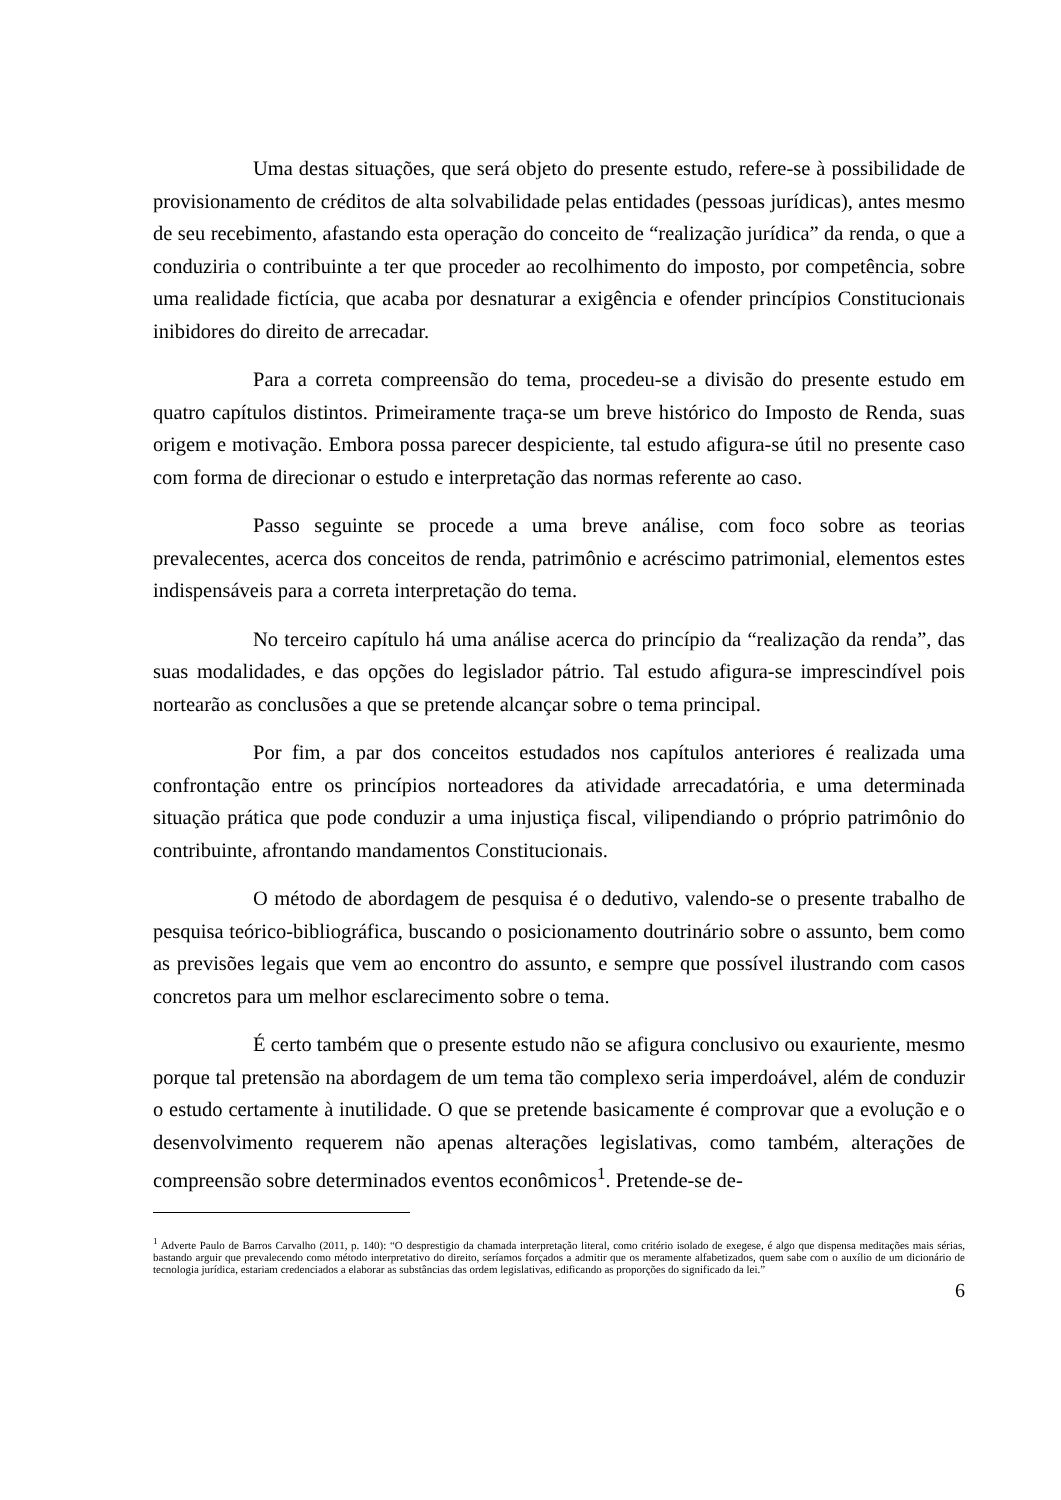Uma destas situações, que será objeto do presente estudo, refere-se à possibilidade de provisionamento de créditos de alta solvabilidade pelas entidades (pessoas jurídicas), antes mesmo de seu recebimento, afastando esta operação do conceito de “realização jurídica” da renda, o que a conduziria o contribuinte a ter que proceder ao recolhimento do imposto, por competência, sobre uma realidade fictícia, que acaba por desnaturar a exigência e ofender princípios Constitucionais inibidores do direito de arrecadar.
Para a correta compreensão do tema, procedeu-se a divisão do presente estudo em quatro capítulos distintos. Primeiramente traça-se um breve histórico do Imposto de Renda, suas origem e motivação. Embora possa parecer despiciente, tal estudo afigura-se útil no presente caso com forma de direcionar o estudo e interpretação das normas referente ao caso.
Passo seguinte se procede a uma breve análise, com foco sobre as teorias prevalecentes, acerca dos conceitos de renda, patrimônio e acréscimo patrimonial, elementos estes indispensáveis para a correta interpretação do tema.
No terceiro capítulo há uma análise acerca do princípio da “realização da renda”, das suas modalidades, e das opções do legislador pátrio. Tal estudo afigura-se imprescindível pois nortearão as conclusões a que se pretende alcançar sobre o tema principal.
Por fim, a par dos conceitos estudados nos capítulos anteriores é realizada uma confrontação entre os princípios norteadores da atividade arrecadatória, e uma determinada situação prática que pode conduzir a uma injustiça fiscal, vilipendiando o próprio patrimônio do contribuinte, afrontando mandamentos Constitucionais.
O método de abordagem de pesquisa é o dedutivo, valendo-se o presente trabalho de pesquisa teórico-bibliográfica, buscando o posicionamento doutrinário sobre o assunto, bem como as previsões legais que vem ao encontro do assunto, e sempre que possível ilustrando com casos concretos para um melhor esclarecimento sobre o tema.
É certo também que o presente estudo não se afigura conclusivo ou exauriente, mesmo porque tal pretensão na abordagem de um tema tão complexo seria imperdoável, além de conduzir o estudo certamente à inutilidade. O que se pretende basicamente é comprovar que a evolução e o desenvolvimento requerem não apenas alterações legislativas, como também, alterações de compreensão sobre determinados eventos econômicos<sup>1</sup>. Pretende-se de-
<sup>1</sup> Adverte Paulo de Barros Carvalho (2011, p. 140): “O desprestigio da chamada interpretação literal, como critério isolado de exegese, é algo que dispensa meditações mais sérias, bastando arguir que prevalecendo como método interpretativo do direito, seríamos forçados a admitir que os meramente alfabetizados, quem sabe com o auxílio de um dicionário de tecnologia jurídica, estariam credenciados a elaborar as substâncias das ordem legislativas, edificando as proporções do significado da lei.”
6